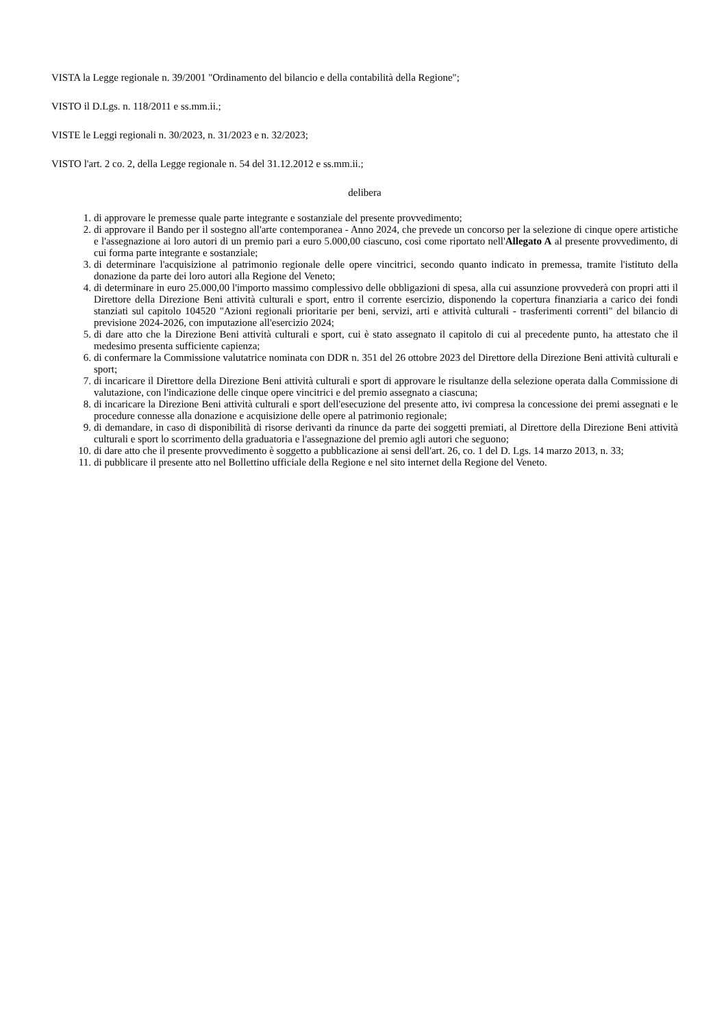VISTA la Legge regionale n. 39/2001 "Ordinamento del bilancio e della contabilità della Regione";
VISTO il D.Lgs. n. 118/2011 e ss.mm.ii.;
VISTE le Leggi regionali n. 30/2023, n. 31/2023 e n. 32/2023;
VISTO l'art. 2 co. 2, della Legge regionale n. 54 del 31.12.2012 e ss.mm.ii.;
delibera
1. di approvare le premesse quale parte integrante e sostanziale del presente provvedimento;
2. di approvare il Bando per il sostegno all'arte contemporanea - Anno 2024, che prevede un concorso per la selezione di cinque opere artistiche e l'assegnazione ai loro autori di un premio pari a euro 5.000,00 ciascuno, così come riportato nell'Allegato A al presente provvedimento, di cui forma parte integrante e sostanziale;
3. di determinare l'acquisizione al patrimonio regionale delle opere vincitrici, secondo quanto indicato in premessa, tramite l'istituto della donazione da parte dei loro autori alla Regione del Veneto;
4. di determinare in euro 25.000,00 l'importo massimo complessivo delle obbligazioni di spesa, alla cui assunzione provvederà con propri atti il Direttore della Direzione Beni attività culturali e sport, entro il corrente esercizio, disponendo la copertura finanziaria a carico dei fondi stanziati sul capitolo 104520 "Azioni regionali prioritarie per beni, servizi, arti e attività culturali - trasferimenti correnti" del bilancio di previsione 2024-2026, con imputazione all'esercizio 2024;
5. di dare atto che la Direzione Beni attività culturali e sport, cui è stato assegnato il capitolo di cui al precedente punto, ha attestato che il medesimo presenta sufficiente capienza;
6. di confermare la Commissione valutatrice nominata con DDR n. 351 del 26 ottobre 2023 del Direttore della Direzione Beni attività culturali e sport;
7. di incaricare il Direttore della Direzione Beni attività culturali e sport di approvare le risultanze della selezione operata dalla Commissione di valutazione, con l'indicazione delle cinque opere vincitrici e del premio assegnato a ciascuna;
8. di incaricare la Direzione Beni attività culturali e sport dell'esecuzione del presente atto, ivi compresa la concessione dei premi assegnati e le procedure connesse alla donazione e acquisizione delle opere al patrimonio regionale;
9. di demandare, in caso di disponibilità di risorse derivanti da rinunce da parte dei soggetti premiati, al Direttore della Direzione Beni attività culturali e sport lo scorrimento della graduatoria e l'assegnazione del premio agli autori che seguono;
10. di dare atto che il presente provvedimento è soggetto a pubblicazione ai sensi dell'art. 26, co. 1 del D. Lgs. 14 marzo 2013, n. 33;
11. di pubblicare il presente atto nel Bollettino ufficiale della Regione e nel sito internet della Regione del Veneto.